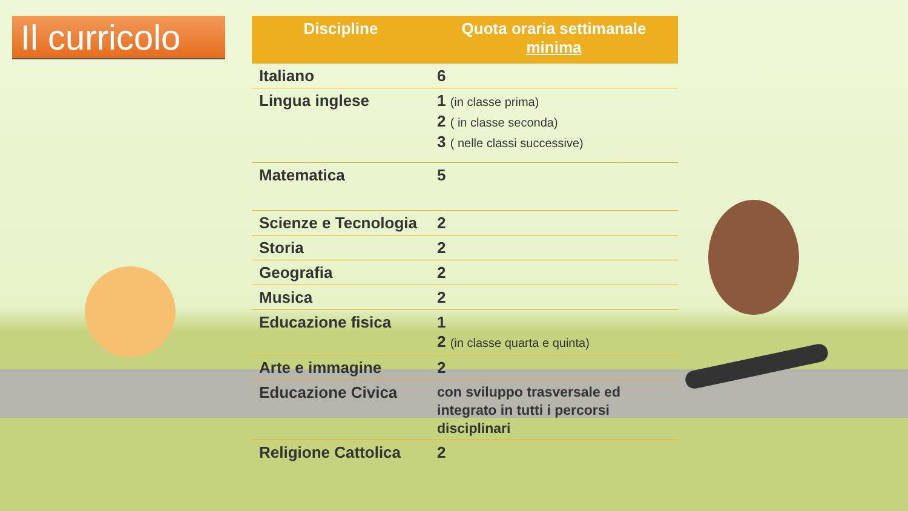Il curricolo
| Discipline | Quota oraria settimanale minima |
| --- | --- |
| Italiano | 6 |
| Lingua inglese | 1 (in classe prima) 2 ( in classe seconda) 3 ( nelle classi successive) |
| Matematica | 5 |
| Scienze e Tecnologia | 2 |
| Storia | 2 |
| Geografia | 2 |
| Musica | 2 |
| Educazione fisica | 1 2 (in classe quarta e quinta) |
| Arte e immagine | 2 |
| Educazione Civica | con sviluppo trasversale ed integrato in tutti i percorsi disciplinari |
| Religione Cattolica | 2 |